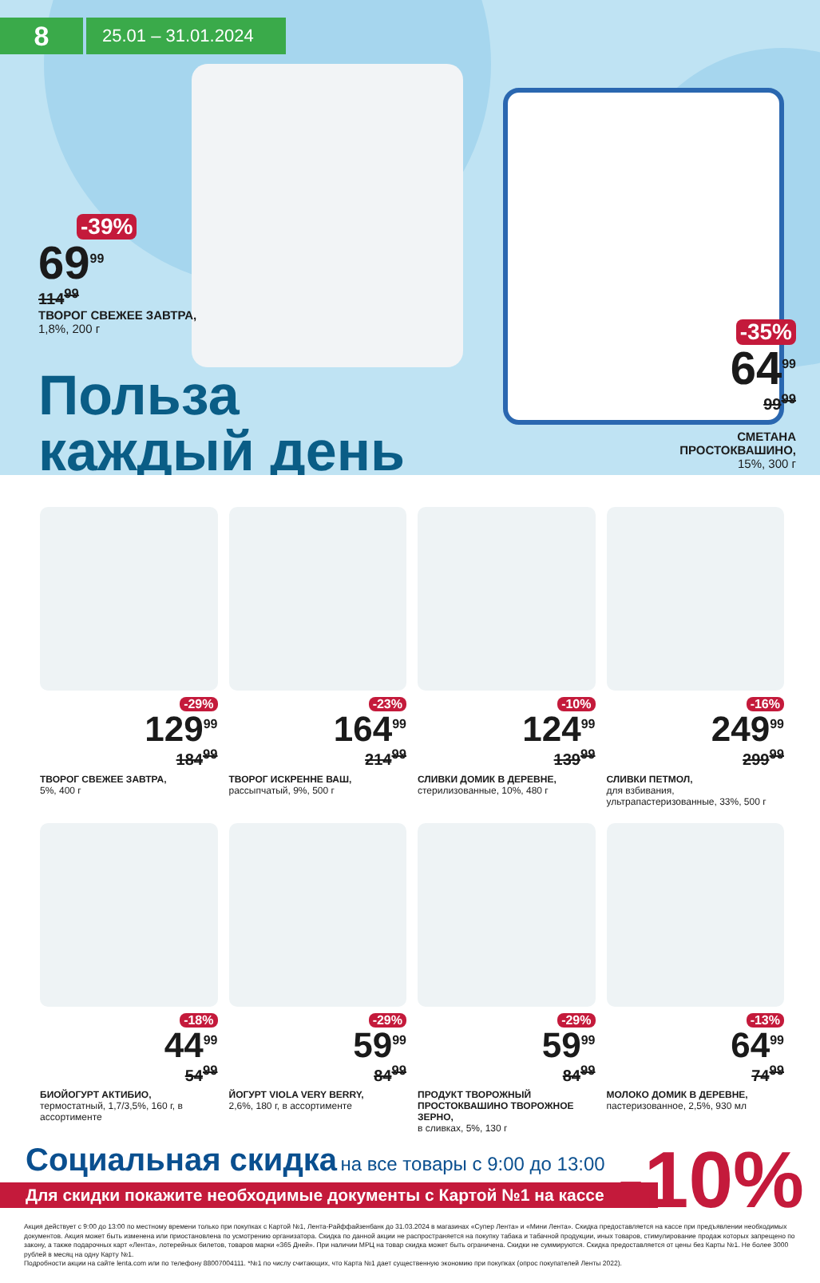8
25.01 – 31.01.2024
-39%
69<sup>99</sup>
114<sup>99</sup>
ТВОРОГ СВЕЖЕЕ ЗАВТРА,
1,8%, 200 г
Польза
каждый день
-35%
64<sup>99</sup>
99<sup>99</sup>
СМЕТАНА
ПРОСТОКВАШИНО,
15%, 300 г
-29%
129<sup>99</sup>
184<sup>99</sup>
ТВОРОГ СВЕЖЕЕ ЗАВТРА,
5%, 400 г
-23%
164<sup>99</sup>
214<sup>99</sup>
ТВОРОГ ИСКРЕННЕ ВАШ,
рассыпчатый, 9%, 500 г
-10%
124<sup>99</sup>
139<sup>99</sup>
СЛИВКИ ДОМИК В ДЕРЕВНЕ,
стерилизованные, 10%, 480 г
-16%
249<sup>99</sup>
299<sup>99</sup>
СЛИВКИ ПЕТМОЛ,
для взбивания, ультрапастеризованные, 33%, 500 г
-18%
44<sup>99</sup>
54<sup>99</sup>
БИОЙОГУРТ АКТИБИО,
термостатный, 1,7/3,5%, 160 г, в ассортименте
-29%
59<sup>99</sup>
84<sup>99</sup>
ЙОГУРТ VIOLA VERY BERRY,
2,6%, 180 г, в ассортименте
-29%
59<sup>99</sup>
84<sup>99</sup>
ПРОДУКТ ТВОРОЖНЫЙ ПРОСТОКВАШИНО ТВОРОЖНОЕ ЗЕРНО,
в сливках, 5%, 130 г
-13%
64<sup>99</sup>
74<sup>99</sup>
МОЛОКО ДОМИК В ДЕРЕВНЕ,
пастеризованное, 2,5%, 930 мл
Социальная скидка
на все товары с 9:00 до 13:00
-10%
Для скидки покажите необходимые документы с Картой №1 на кассе
Акция действует с 9:00 до 13:00 по местному времени только при покупках с Картой №1, Лента-Райффайзенбанк до 31.03.2024 в магазинах «Супер Лента» и «Мини Лента». Скидка предоставляется на кассе при предъявлении необходимых документов. Акция может быть изменена или приостановлена по усмотрению организатора. Скидка по данной акции не распространяется на покупку табака и табачной продукции, иных товаров, стимулирование продаж которых запрещено по закону, а также подарочных карт «Лента», лотерейных билетов, товаров марки «365 Дней». При наличии МРЦ на товар скидка может быть ограничена. Скидки не суммируются. Скидка предоставляется от цены без Карты №1. Не более 3000 рублей в месяц на одну Карту №1.
Подробности акции на сайте lenta.com или по телефону 88007004111. *№1 по числу считающих, что Карта №1 дает существенную экономию при покупках (опрос покупателей Ленты 2022).